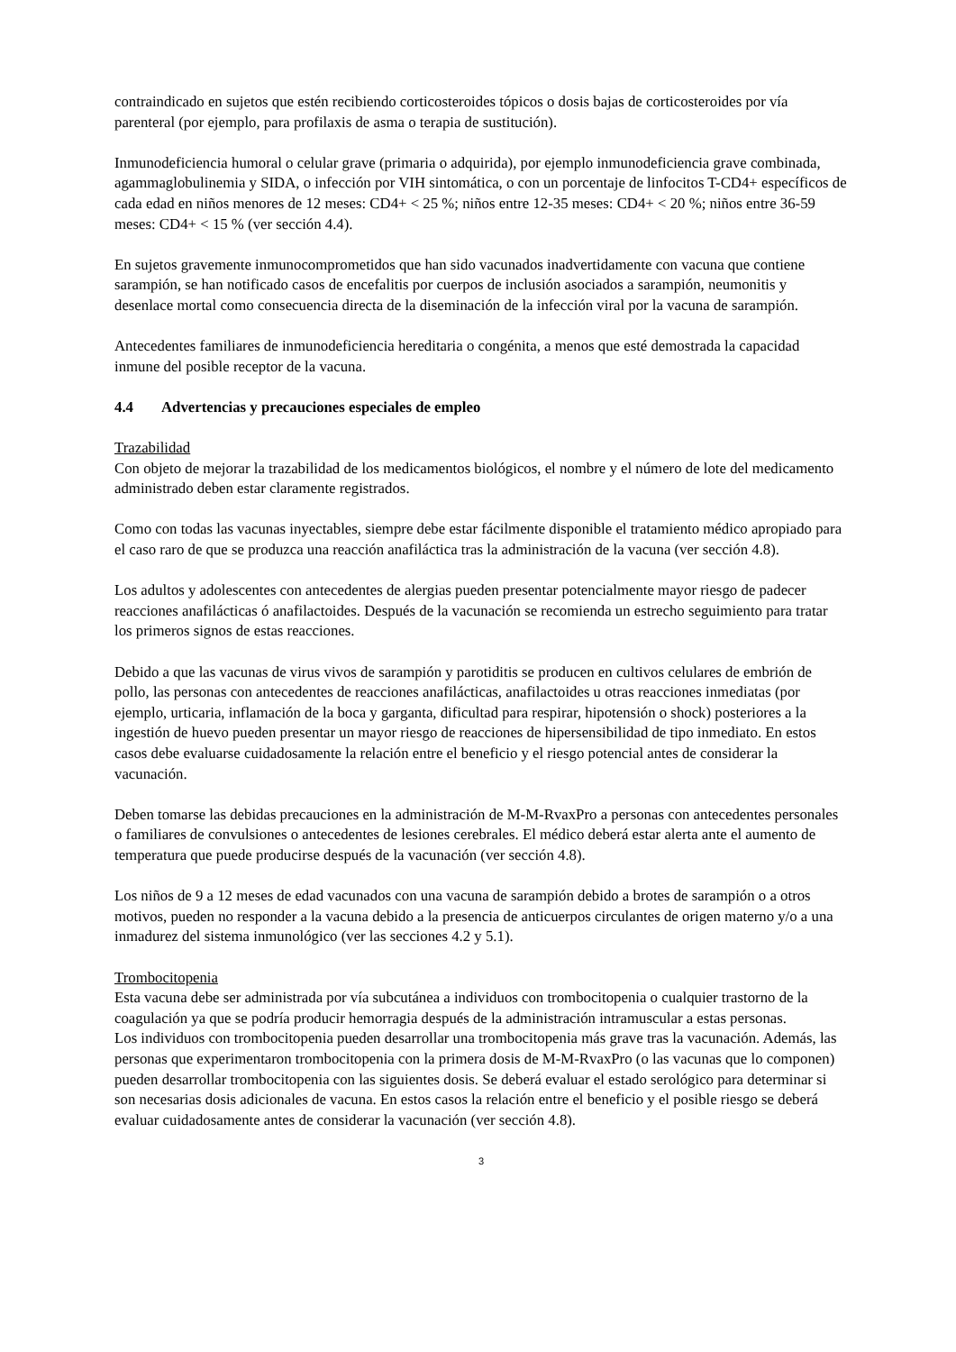contraindicado en sujetos que estén recibiendo corticosteroides tópicos o dosis bajas de corticosteroides por vía parenteral (por ejemplo, para profilaxis de asma o terapia de sustitución).
Inmunodeficiencia humoral o celular grave (primaria o adquirida), por ejemplo inmunodeficiencia grave combinada, agammaglobulinemia y SIDA, o infección por VIH sintomática, o con un porcentaje de linfocitos T-CD4+ específicos de cada edad en niños menores de 12 meses: CD4+ < 25 %; niños entre 12-35 meses: CD4+ < 20 %; niños entre 36-59 meses: CD4+ < 15 % (ver sección 4.4).
En sujetos gravemente inmunocomprometidos que han sido vacunados inadvertidamente con vacuna que contiene sarampión, se han notificado casos de encefalitis por cuerpos de inclusión asociados a sarampión, neumonitis y desenlace mortal como consecuencia directa de la diseminación de la infección viral por la vacuna de sarampión.
Antecedentes familiares de inmunodeficiencia hereditaria o congénita, a menos que esté demostrada la capacidad inmune del posible receptor de la vacuna.
4.4 Advertencias y precauciones especiales de empleo
Trazabilidad
Con objeto de mejorar la trazabilidad de los medicamentos biológicos, el nombre y el número de lote del medicamento administrado deben estar claramente registrados.
Como con todas las vacunas inyectables, siempre debe estar fácilmente disponible el tratamiento médico apropiado para el caso raro de que se produzca una reacción anafiláctica tras la administración de la vacuna (ver sección 4.8).
Los adultos y adolescentes con antecedentes de alergias pueden presentar potencialmente mayor riesgo de padecer reacciones anafilácticas ó anafilactoides. Después de la vacunación se recomienda un estrecho seguimiento para tratar los primeros signos de estas reacciones.
Debido a que las vacunas de virus vivos de sarampión y parotiditis se producen en cultivos celulares de embrión de pollo, las personas con antecedentes de reacciones anafilácticas, anafilactoides u otras reacciones inmediatas (por ejemplo, urticaria, inflamación de la boca y garganta, dificultad para respirar, hipotensión o shock) posteriores a la ingestión de huevo pueden presentar un mayor riesgo de reacciones de hipersensibilidad de tipo inmediato. En estos casos debe evaluarse cuidadosamente la relación entre el beneficio y el riesgo potencial antes de considerar la vacunación.
Deben tomarse las debidas precauciones en la administración de M-M-RvaxPro a personas con antecedentes personales o familiares de convulsiones o antecedentes de lesiones cerebrales. El médico deberá estar alerta ante el aumento de temperatura que puede producirse después de la vacunación (ver sección 4.8).
Los niños de 9 a 12 meses de edad vacunados con una vacuna de sarampión debido a brotes de sarampión o a otros motivos, pueden no responder a la vacuna debido a la presencia de anticuerpos circulantes de origen materno y/o a una inmadurez del sistema inmunológico (ver las secciones 4.2 y 5.1).
Trombocitopenia
Esta vacuna debe ser administrada por vía subcutánea a individuos con trombocitopenia o cualquier trastorno de la coagulación ya que se podría producir hemorragia después de la administración intramuscular a estas personas.
Los individuos con trombocitopenia pueden desarrollar una trombocitopenia más grave tras la vacunación. Además, las personas que experimentaron trombocitopenia con la primera dosis de M-M-RvaxPro (o las vacunas que lo componen) pueden desarrollar trombocitopenia con las siguientes dosis. Se deberá evaluar el estado serológico para determinar si son necesarias dosis adicionales de vacuna. En estos casos la relación entre el beneficio y el posible riesgo se deberá evaluar cuidadosamente antes de considerar la vacunación (ver sección 4.8).
3